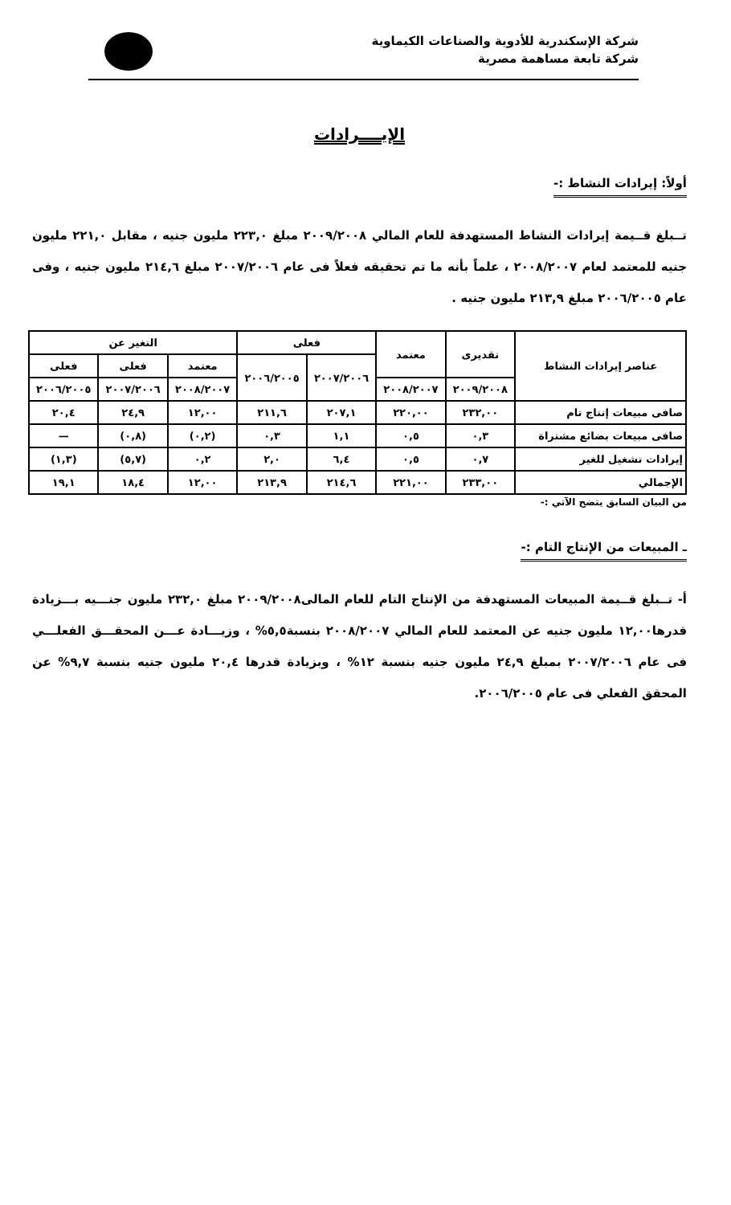شركة الإسكندرية للأدوية والصناعات الكيماوية
شركة تابعة مساهمة مصرية
الإيــــرادات
أولاً: إيرادات النشاط :-
تــبلغ قــيمة إيرادات النشاط المستهدفة للعام المالي ٢٠٠٩/٢٠٠٨ مبلغ ٢٢٣,٠ مليون جنيه ، مقابل ٢٢١,٠ مليون جنيه للمعتمد لعام ٢٠٠٨/٢٠٠٧ ، علماً بأنه ما تم تحقيقه فعلاً فى عام ٢٠٠٧/٢٠٠٦ مبلغ ٢١٤,٦ مليون جنيه ، وفى عام ٢٠٠٦/٢٠٠٥ مبلغ ٢١٣,٩ مليون جنيه .
| عناصر إيرادات النشاط | تقديرى | معتمد | فعلى | | التغير عن | | |
| --- | --- | --- | --- | --- | --- | --- | --- |
| | | | ٢٠٠٧/٢٠٠٦ | ٢٠٠٦/٢٠٠٥ | معتمد | فعلى | فعلى |
| | ٢٠٠٩/٢٠٠٨ | ٢٠٠٨/٢٠٠٧ | | | ٢٠٠٨/٢٠٠٧ | ٢٠٠٧/٢٠٠٦ | ٢٠٠٦/٢٠٠٥ |
| صافى مبيعات إنتاج تام | ٢٣٢,٠٠ | ٢٢٠,٠٠ | ٢٠٧,١ | ٢١١,٦ | ١٢,٠٠ | ٢٤,٩ | ٢٠,٤ |
| صافى مبيعات بضائع مشتراة | ٠,٣ | ٠,٥ | ١,١ | ٠,٣ | (٠,٢) | (٠,٨) | — |
| إيرادات تشغيل للغير | ٠,٧ | ٠,٥ | ٦,٤ | ٢,٠ | ٠,٢ | (٥,٧) | (١,٣) |
| الإجمالي | ٢٣٣,٠٠ | ٢٢١,٠٠ | ٢١٤,٦ | ٢١٣,٩ | ١٢,٠٠ | ١٨,٤ | ١٩,١ |
من البيان السابق يتضح الآتي :-
ـ المبيعات من الإنتاج التام :-
أ- تــبلغ قــيمة المبيعات المستهدفة من الإنتاج التام للعام المالى٢٠٠٩/٢٠٠٨ مبلغ ٢٣٢,٠ مليون جنـــيه بـــزيادة قدرها١٢,٠٠ مليون جنيه عن المعتمد للعام المالي ٢٠٠٨/٢٠٠٧ بنسبة٥,٥% ، وزيـــادة عـــن المحقـــق الفعلـــي فى عام ٢٠٠٧/٢٠٠٦ بمبلغ ٢٤,٩ مليون جنيه بنسبة ١٢% ، وبزيادة قدرها ٢٠,٤ مليون جنيه بنسبة ٩,٧% عن المحقق الفعلي فى عام ٢٠٠٦/٢٠٠٥.